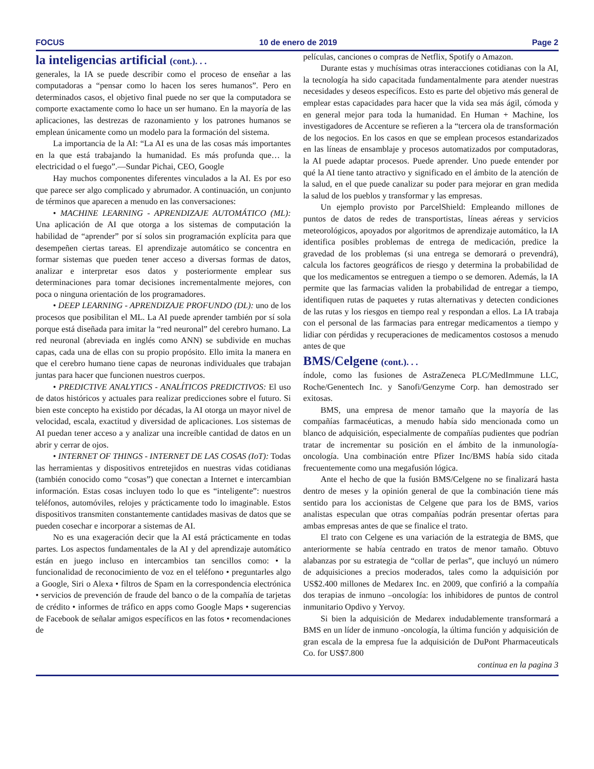FOCUS 10 de enero de 2019 Page 2
la inteligencias artificial (cont.). . .
generales, la IA se puede describir como el proceso de enseñar a las computadoras a “pensar como lo hacen los seres humanos”. Pero en determinados casos, el objetivo final puede no ser que la computadora se comporte exactamente como lo hace un ser humano. En la mayoría de las aplicaciones, las destrezas de razonamiento y los patrones humanos se emplean únicamente como un modelo para la formación del sistema.
La importancia de la AI: “La AI es una de las cosas más importantes en la que está trabajando la humanidad. Es más profunda que… la electricidad o el fuego”.—Sundar Pichai, CEO, Google
Hay muchos componentes diferentes vinculados a la AI. Es por eso que parece ser algo complicado y abrumador. A continuación, un conjunto de términos que aparecen a menudo en las conversaciones:
• MACHINE LEARNING - APRENDIZAJE AUTOMÁTICO (ML): Una aplicación de AI que otorga a los sistemas de computación la habilidad de “aprender” por sí solos sin programación explícita para que desempeñen ciertas tareas. El aprendizaje automático se concentra en formar sistemas que pueden tener acceso a diversas formas de datos, analizar e interpretar esos datos y posteriormente emplear sus determinaciones para tomar decisiones incrementalmente mejores, con poca o ninguna orientación de los programadores.
• DEEP LEARNING - APRENDIZAJE PROFUNDO (DL): uno de los procesos que posibilitan el ML. La AI puede aprender también por sí sola porque está diseñada para imitar la “red neuronal” del cerebro humano. La red neuronal (abreviada en inglés como ANN) se subdivide en muchas capas, cada una de ellas con su propio propósito. Ello imita la manera en que el cerebro humano tiene capas de neuronas individuales que trabajan juntas para hacer que funcionen nuestros cuerpos.
• PREDICTIVE ANALYTICS - ANALÍTICOS PREDICTIVOS: El uso de datos históricos y actuales para realizar predicciones sobre el futuro. Si bien este concepto ha existido por décadas, la AI otorga un mayor nivel de velocidad, escala, exactitud y diversidad de aplicaciones. Los sistemas de AI puedan tener acceso a y analizar una increíble cantidad de datos en un abrir y cerrar de ojos.
• INTERNET OF THINGS - INTERNET DE LAS COSAS (IoT): Todas las herramientas y dispositivos entretejidos en nuestras vidas cotidianas (también conocido como “cosas”) que conectan a Internet e intercambian información. Estas cosas incluyen todo lo que es “inteligente”: nuestros teléfonos, automóviles, relojes y prácticamente todo lo imaginable. Estos dispositivos transmiten constantemente cantidades masivas de datos que se pueden cosechar e incorporar a sistemas de AI.
No es una exageración decir que la AI está prácticamente en todas partes. Los aspectos fundamentales de la AI y del aprendizaje automático están en juego incluso en intercambios tan sencillos como: • la funcionalidad de reconocimiento de voz en el teléfono • preguntarles algo a Google, Siri o Alexa • filtros de Spam en la correspondencia electrónica • servicios de prevención de fraude del banco o de la compañía de tarjetas de crédito • informes de tráfico en apps como Google Maps • sugerencias de Facebook de señalar amigos específicos en las fotos • recomendaciones de
películas, canciones o compras de Netflix, Spotify o Amazon.
Durante estas y muchísimas otras interacciones cotidianas con la AI, la tecnología ha sido capacitada fundamentalmente para atender nuestras necesidades y deseos específicos. Esto es parte del objetivo más general de emplear estas capacidades para hacer que la vida sea más ágil, cómoda y en general mejor para toda la humanidad. En Human + Machine, los investigadores de Accenture se refieren a la “tercera ola de transformación de los negocios. En los casos en que se emplean procesos estandarizados en las líneas de ensamblaje y procesos automatizados por computadoras, la AI puede adaptar procesos. Puede aprender. Uno puede entender por qué la AI tiene tanto atractivo y significado en el ámbito de la atención de la salud, en el que puede canalizar su poder para mejorar en gran medida la salud de los pueblos y transformar y las empresas.
Un ejemplo provisto por ParcelShield: Empleando millones de puntos de datos de redes de transportistas, líneas aéreas y servicios meteorológicos, apoyados por algoritmos de aprendizaje automático, la IA identifica posibles problemas de entrega de medicación, predice la gravedad de los problemas (si una entrega se demorará o prevendrá), calcula los factores geográficos de riesgo y determina la probabilidad de que los medicamentos se entreguen a tiempo o se demoren. Además, la IA permite que las farmacias validen la probabilidad de entregar a tiempo, identifiquen rutas de paquetes y rutas alternativas y detecten condiciones de las rutas y los riesgos en tiempo real y respondan a ellos. La IA trabaja con el personal de las farmacias para entregar medicamentos a tiempo y lidiar con pérdidas y recuperaciones de medicamentos costosos a menudo antes de que
BMS/Celgene (cont.). . .
índole, como las fusiones de AstraZeneca PLC/MedImmune LLC, Roche/Genentech Inc. y Sanofi/Genzyme Corp. han demostrado ser exitosas.
BMS, una empresa de menor tamaño que la mayoría de las compañías farmacéuticas, a menudo había sido mencionada como un blanco de adquisición, especialmente de compañías pudientes que podrían tratar de incrementar su posición en el ámbito de la inmunología-oncología. Una combinación entre Pfizer Inc/BMS había sido citada frecuentemente como una megafusión lógica.
Ante el hecho de que la fusión BMS/Celgene no se finalizará hasta dentro de meses y la opinión general de que la combinación tiene más sentido para los accionistas de Celgene que para los de BMS, varios analistas especulan que otras compañías podrán presentar ofertas para ambas empresas antes de que se finalice el trato.
El trato con Celgene es una variación de la estrategia de BMS, que anteriormente se había centrado en tratos de menor tamaño. Obtuvo alabanzas por su estrategia de “collar de perlas”, que incluyó un número de adquisiciones a precios moderados, tales como la adquisición por US$2.400 millones de Medarex Inc. en 2009, que confirió a la compañía dos terapias de inmuno –oncología: los inhibidores de puntos de control inmunitario Opdivo y Yervoy.
Si bien la adquisición de Medarex indudablemente transformará a BMS en un líder de inmuno -oncología, la última función y adquisición de gran escala de la empresa fue la adquisición de DuPont Pharmaceuticals Co. for US$7.800
continua en la pagina 3